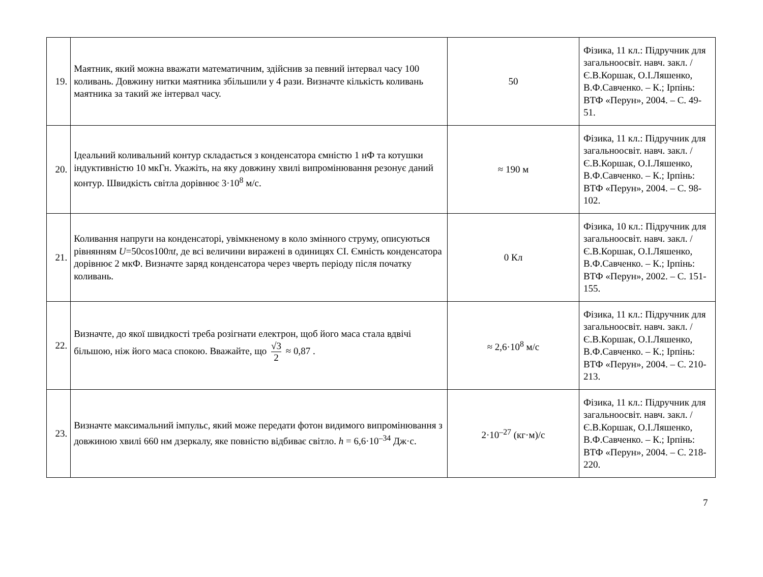| 19. | Маятник, який можна вважати математичним, здійснив за певний інтервал часу 100 коливань. Довжину нитки маятника збільшили у 4 рази. Визначте кількість коливань маятника за такий же інтервал часу. | 50 | Фізика, 11 кл.: Підручник для загальноосвіт. навч. закл. / Є.В.Коршак, О.І.Ляшенко, В.Ф.Савченко. – К.; Ірпінь: ВТФ «Перун», 2004. – С. 49-51. |
| 20. | Ідеальний коливальний контур складається з конденсатора ємністю 1 нФ та котушки індуктивністю 10 мкГн. Укажіть, на яку довжину хвилі випромінювання резонує даний контур. Швидкість світла дорівнює 3·10<sup>8</sup> м/с. | ≈ 190 м | Фізика, 11 кл.: Підручник для загальноосвіт. навч. закл. / Є.В.Коршак, О.І.Ляшенко, В.Ф.Савченко. – К.; Ірпінь: ВТФ «Перун», 2004. – С. 98-102. |
| 21. | Коливання напруги на конденсаторі, увімкненому в коло змінного струму, описуються рівнянням U =50cos100π t , де всі величини виражені в одиницях СІ. Ємність конденсатора дорівнює 2 мкФ. Визначте заряд конденсатора через чверть періоду після початку коливань. | 0 Кл | Фізика, 10 кл.: Підручник для загальноосвіт. навч. закл. / Є.В.Коршак, О.І.Ляшенко, В.Ф.Савченко. – К.; Ірпінь: ВТФ «Перун», 2002. – С. 151-155. |
| 22. | Визначте, до якої швидкості треба розігнати електрон, щоб його маса стала вдвічі більшою, ніж його маса спокою. Вважайте, що √3 2 ≈ 0,87 . | ≈ 2,6·10<sup>8</sup> м/с | Фізика, 11 кл.: Підручник для загальноосвіт. навч. закл. / Є.В.Коршак, О.І.Ляшенко, В.Ф.Савченко. – К.; Ірпінь: ВТФ «Перун», 2004. – С. 210-213. |
| 23. | Визначте максимальний імпульс, який може передати фотон видимого випромінювання з довжиною хвилі 660 нм дзеркалу, яке повністю відбиває світло. h = 6,6·10<sup>–34</sup> Дж·с. | 2·10<sup>–27</sup> (кг·м)/с | Фізика, 11 кл.: Підручник для загальноосвіт. навч. закл. / Є.В.Коршак, О.І.Ляшенко, В.Ф.Савченко. – К.; Ірпінь: ВТФ «Перун», 2004. – С. 218-220. |
7